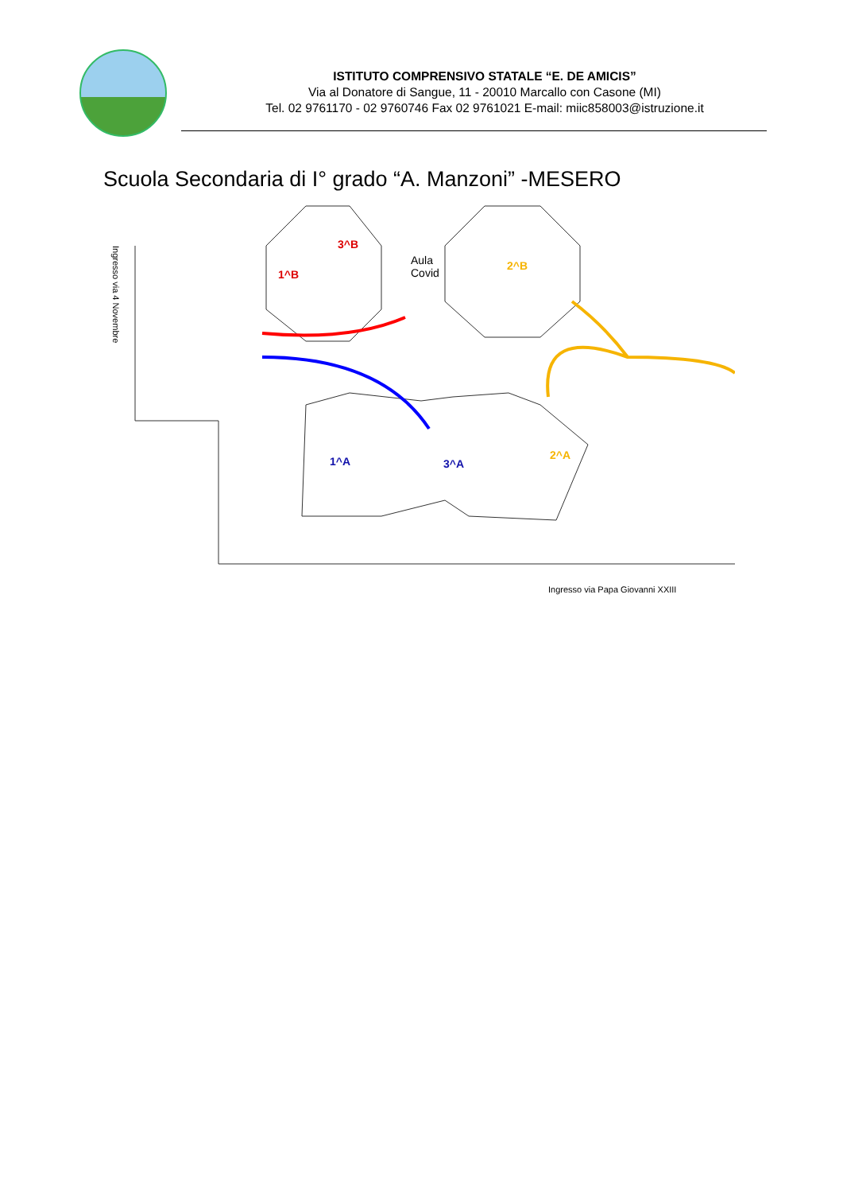ISTITUTO COMPRENSIVO STATALE “E. DE AMICIS”
Via al Donatore di Sangue, 11 - 20010 Marcallo con Casone (MI)
Tel. 02 9761170 - 02 9760746 Fax 02 9761021 E-mail: miic858003@istruzione.it
Scuola Secondaria di I° grado “A. Manzoni” -MESERO
Ingresso via 4 Novembre
3^B
1^B
Aula
Covid
2^B
1^A 3^A
2^A
Ingresso via Papa Giovanni XXIII